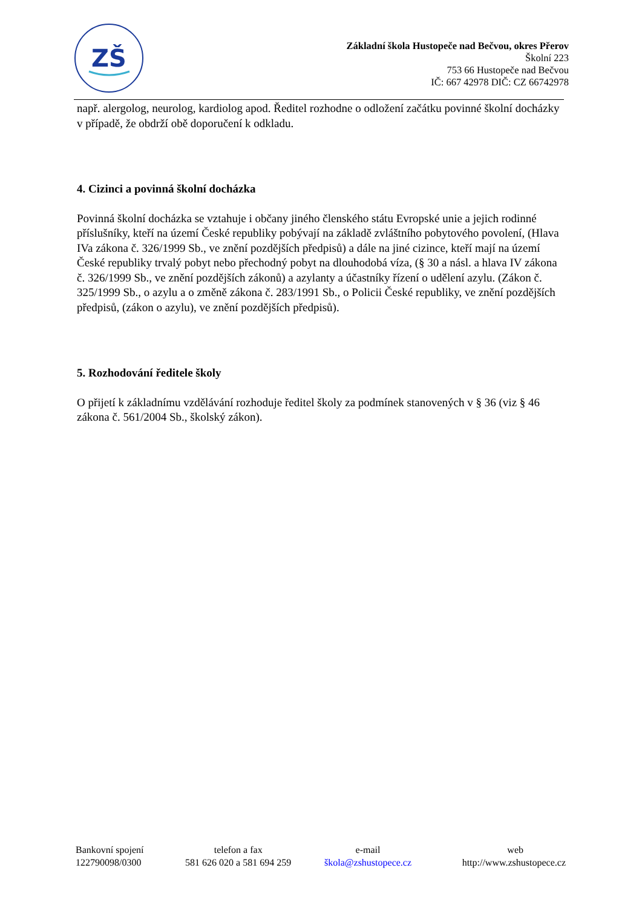ZŠ
Základní škola Hustopeče nad Bečvou, okres Přerov
Školní 223
753 66 Hustopeče nad Bečvou
IČ: 667 42978 DIČ: CZ 66742978
např. alergolog, neurolog, kardiolog apod. Ředitel rozhodne o odložení začátku povinné školní docházky v případě, že obdrží obě doporučení k odkladu.
4. Cizinci a povinná školní docházka
Povinná školní docházka se vztahuje i občany jiného členského státu Evropské unie a jejich rodinné příslušníky, kteří na území České republiky pobývají na základě zvláštního pobytového povolení, (Hlava IVa zákona č. 326/1999 Sb., ve znění pozdějších předpisů) a dále na jiné cizince, kteří mají na území České republiky trvalý pobyt nebo přechodný pobyt na dlouhodobá víza, (§ 30 a násl. a hlava IV zákona č. 326/1999 Sb., ve znění pozdějších zákonů) a azylanty a účastníky řízení o udělení azylu. (Zákon č. 325/1999 Sb., o azylu a o změně zákona č. 283/1991 Sb., o Policii České republiky, ve znění pozdějších předpisů, (zákon o azylu), ve znění pozdějších předpisů).
5. Rozhodování ředitele školy
O přijetí k základnímu vzdělávání rozhoduje ředitel školy za podmínek stanovených v § 36 (viz § 46 zákona č. 561/2004 Sb., školský zákon).
| Bankovní spojení | telefon a fax | e-mail | web |
| 122790098/0300 | 581 626 020 a 581 694 259 | škola@zshustopece.cz | http://www.zshustopece.cz |